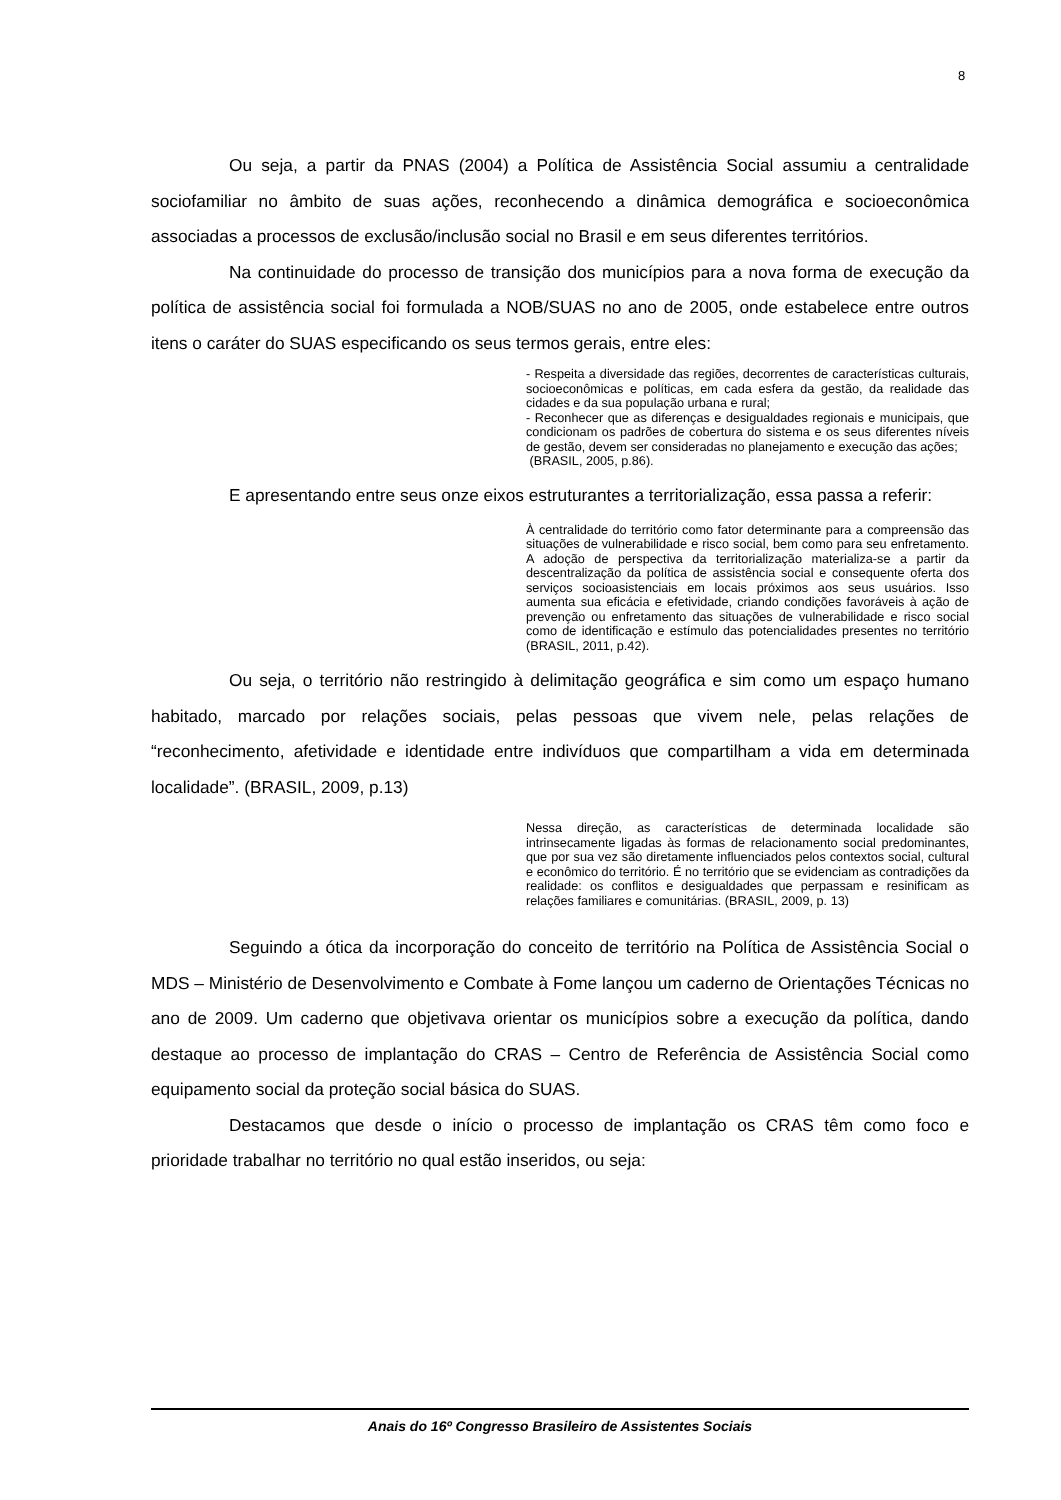8
Ou seja, a partir da PNAS (2004) a Política de Assistência Social assumiu a centralidade sociofamiliar no âmbito de suas ações, reconhecendo a dinâmica demográfica e socioeconômica associadas a processos de exclusão/inclusão social no Brasil e em seus diferentes territórios.
Na continuidade do processo de transição dos municípios para a nova forma de execução da política de assistência social foi formulada a NOB/SUAS no ano de 2005, onde estabelece entre outros itens o caráter do SUAS especificando os seus termos gerais, entre eles:
- Respeita a diversidade das regiões, decorrentes de características culturais, socioeconômicas e políticas, em cada esfera da gestão, da realidade das cidades e da sua população urbana e rural;
- Reconhecer que as diferenças e desigualdades regionais e municipais, que condicionam os padrões de cobertura do sistema e os seus diferentes níveis de gestão, devem ser consideradas no planejamento e execução das ações;
(BRASIL, 2005, p.86).
E apresentando entre seus onze eixos estruturantes a territorialização, essa passa a referir:
À centralidade do território como fator determinante para a compreensão das situações de vulnerabilidade e risco social, bem como para seu enfretamento. A adoção de perspectiva da territorialização materializa-se a partir da descentralização da política de assistência social e consequente oferta dos serviços socioasistenciais em locais próximos aos seus usuários. Isso aumenta sua eficácia e efetividade, criando condições favoráveis à ação de prevenção ou enfretamento das situações de vulnerabilidade e risco social como de identificação e estímulo das potencialidades presentes no território (BRASIL, 2011, p.42).
Ou seja, o território não restringido à delimitação geográfica e sim como um espaço humano habitado, marcado por relações sociais, pelas pessoas que vivem nele, pelas relações de “reconhecimento, afetividade e identidade entre indivíduos que compartilham a vida em determinada localidade”. (BRASIL, 2009, p.13)
Nessa direção, as características de determinada localidade são intrinsecamente ligadas às formas de relacionamento social predominantes, que por sua vez são diretamente influenciados pelos contextos social, cultural e econômico do território. É no território que se evidenciam as contradições da realidade: os conflitos e desigualdades que perpassam e resinificam as relações familiares e comunitárias. (BRASIL, 2009, p. 13)
Seguindo a ótica da incorporação do conceito de território na Política de Assistência Social o MDS – Ministério de Desenvolvimento e Combate à Fome lançou um caderno de Orientações Técnicas no ano de 2009. Um caderno que objetivava orientar os municípios sobre a execução da política, dando destaque ao processo de implantação do CRAS – Centro de Referência de Assistência Social como equipamento social da proteção social básica do SUAS.
Destacamos que desde o início o processo de implantação os CRAS têm como foco e prioridade trabalhar no território no qual estão inseridos, ou seja:
Anais do 16º Congresso Brasileiro de Assistentes Sociais